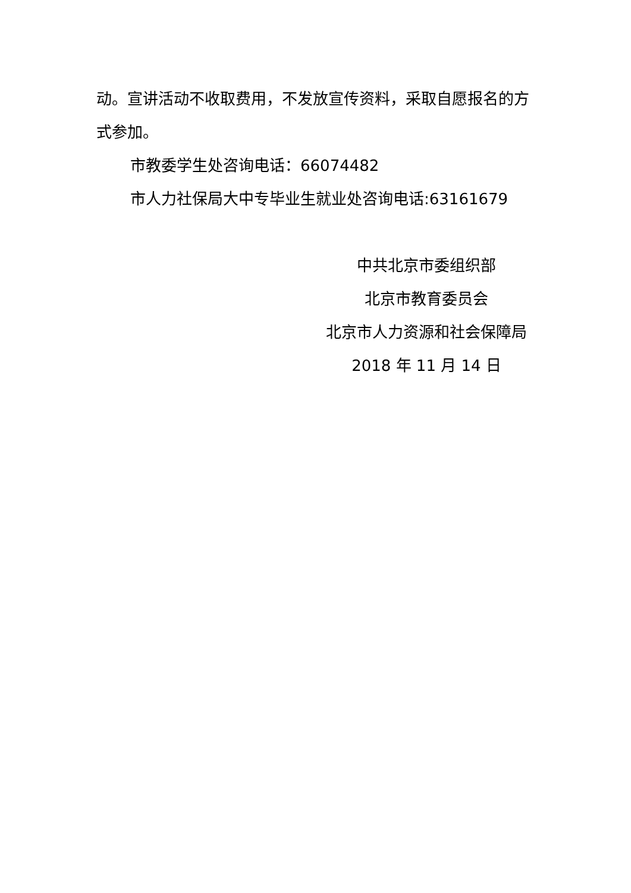动。宣讲活动不收取费用，不发放宣传资料，采取自愿报名的方式参加。
市教委学生处咨询电话：66074482
市人力社保局大中专毕业生就业处咨询电话:63161679
中共北京市委组织部
北京市教育委员会
北京市人力资源和社会保障局
2018 年 11 月 14 日